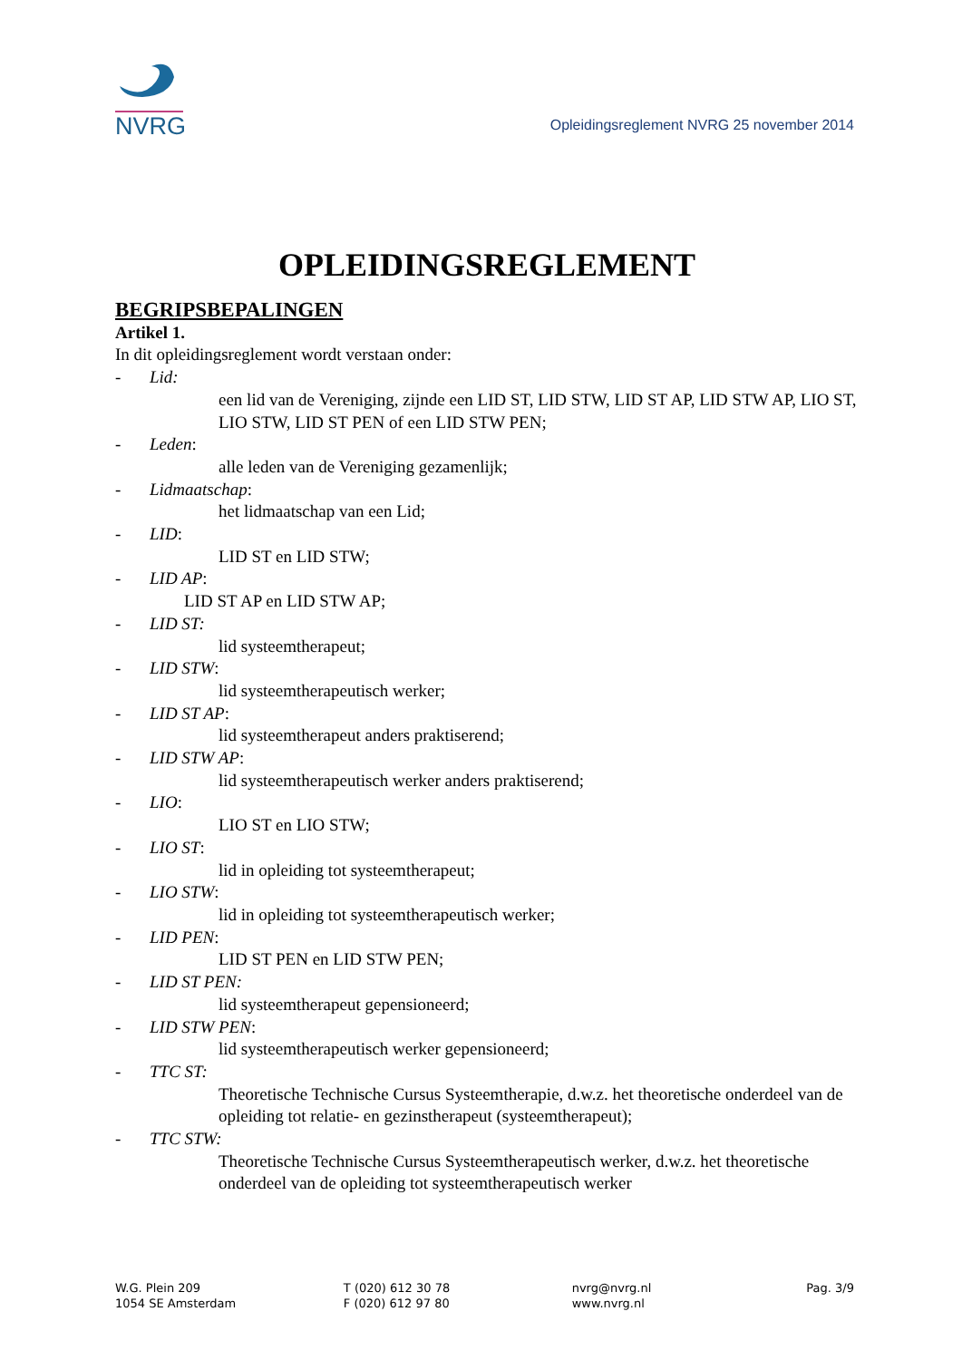NVRG
Opleidingsreglement NVRG 25 november 2014
OPLEIDINGSREGLEMENT
BEGRIPSBEPALINGEN
Artikel 1.
In dit opleidingsreglement wordt verstaan onder:
- Lid:
een lid van de Vereniging, zijnde een LID ST, LID STW, LID ST AP, LID STW AP, LIO ST, LIO STW, LID ST PEN of een LID STW PEN;
- Leden:
alle leden van de Vereniging gezamenlijk;
- Lidmaatschap:
het lidmaatschap van een Lid;
- LID:
LID ST en LID STW;
- LID AP:
LID ST AP en LID STW AP;
- LID ST:
lid systeemtherapeut;
- LID STW:
lid systeemtherapeutisch werker;
- LID ST AP:
lid systeemtherapeut anders praktiserend;
- LID STW AP:
lid systeemtherapeutisch werker anders praktiserend;
- LIO:
LIO ST en LIO STW;
- LIO ST:
lid in opleiding tot systeemtherapeut;
- LIO STW:
lid in opleiding tot systeemtherapeutisch werker;
- LID PEN:
LID ST PEN en LID STW PEN;
- LID ST PEN:
lid systeemtherapeut gepensioneerd;
- LID STW PEN:
lid systeemtherapeutisch werker gepensioneerd;
- TTC ST:
Theoretische Technische Cursus Systeemtherapie, d.w.z. het theoretische onderdeel van de opleiding tot relatie- en gezinstherapeut (systeemtherapeut);
- TTC STW:
Theoretische Technische Cursus Systeemtherapeutisch werker, d.w.z. het theoretische onderdeel van de opleiding tot systeemtherapeutisch werker
W.G. Plein 209
1054 SE Amsterdam
T (020) 612 30 78
F (020) 612 97 80
nvrg@nvrg.nl
www.nvrg.nl
Pag. 3/9